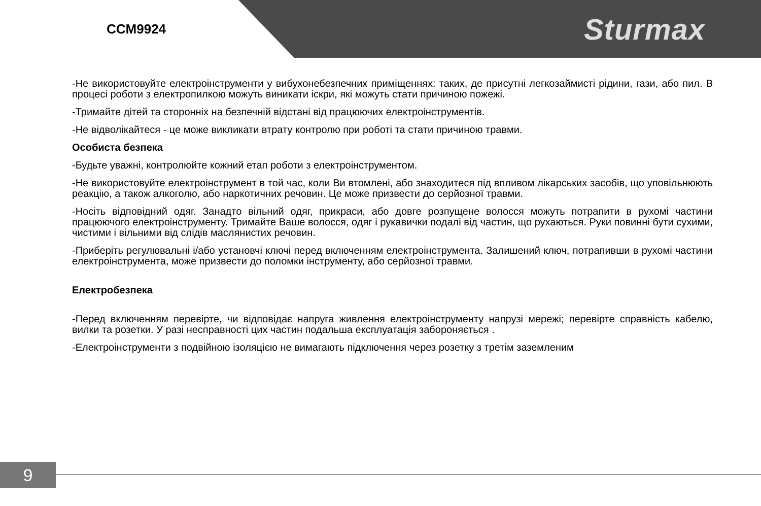CCM9924
Sturmax
-Не використовуйте електроінструменти у вибухонебезпечних приміщеннях: таких, де присутні легкозаймисті рідини, гази, або пил. В процесі роботи з електропилкою можуть виникати іскри, які можуть стати причиною пожежі.
-Тримайте дітей та сторонніх на безпечній відстані від працюючих електроінструментів.
-Не відволікайтеся - це може викликати втрату контролю при роботі та стати причиною травми.
Особиста безпека
-Будьте уважні, контролюйте кожний етап роботи з електроінструментом.
-Не використовуйте електроінструмент в той час, коли Ви втомлені, або знаходитеся під впливом лікарських засобів, що уповільнюють реакцію, а також алкоголю, або наркотичних речовин. Це може призвести до серйозної травми.
-Носіть відповідний одяг. Занадто вільний одяг, прикраси, або довге розпущене волосся можуть потрапити в рухомі частини працюючого електроінструменту. Тримайте Ваше волосся, одяг і рукавички подалі від частин, що рухаються. Руки повинні бути сухими, чистими і вільними від слідів маслянистих речовин.
-Приберіть регулювальні і/або установчі ключі перед включенням електроінструмента. Залишений ключ, потрапивши в рухомі частини електроінструмента, може призвести до поломки інструменту, або серйозної травми.
Електробезпека
-Перед включенням перевірте, чи відповідає напруга живлення електроінструменту напрузі мережі; перевірте справність кабелю, вилки та розетки. У разі несправності цих частин подальша експлуатація забороняється .
-Електроінструменти з подвійною ізоляцією не вимагають підключення через розетку з третім заземленим
9